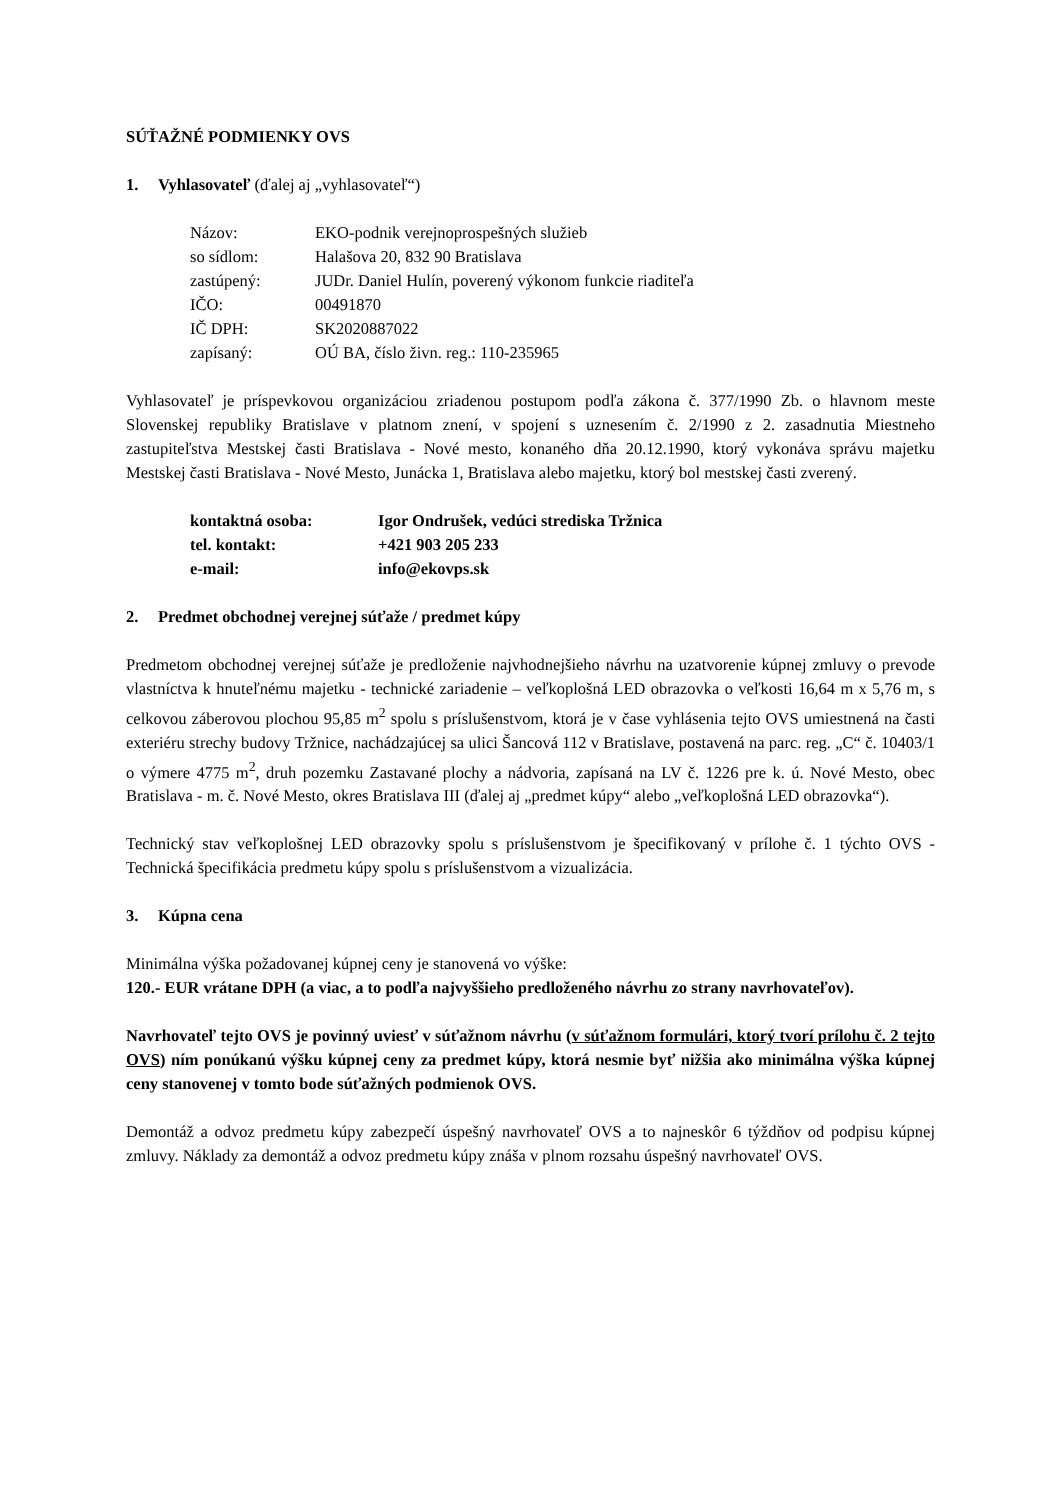SÚŤAŽNÉ PODMIENKY OVS
1. Vyhlasovateľ (ďalej aj „vyhlasovateľ“)
| Názov: | EKO-podnik verejnoprospešných služieb |
| so sídlom: | Halašova 20, 832 90 Bratislava |
| zastúpený: | JUDr. Daniel Hulín, poverený výkonom funkcie riaditeľa |
| IČO: | 00491870 |
| IČ DPH: | SK2020887022 |
| zapísaný: | OÚ BA, číslo živn. reg.: 110-235965 |
Vyhlasovateľ je príspevkovou organizáciou zriadenou postupom podľa zákona č. 377/1990 Zb. o hlavnom meste Slovenskej republiky Bratislave v platnom znení, v spojení s uznesením č. 2/1990 z 2. zasadnutia Miestneho zastupiteľstva Mestskej časti Bratislava - Nové mesto, konaného dňa 20.12.1990, ktorý vykonáva správu majetku Mestskej časti Bratislava - Nové Mesto, Junácka 1, Bratislava alebo majetku, ktorý bol mestskej časti zverený.
| kontaktná osoba: | Igor Ondrušek, vedúci strediska Tržnica |
| tel. kontakt: | +421 903 205 233 |
| e-mail: | info@ekovps.sk |
2. Predmet obchodnej verejnej súťaže / predmet kúpy
Predmetom obchodnej verejnej súťaže je predloženie najvhodnejšieho návrhu na uzatvorenie kúpnej zmluvy o prevode vlastníctva k hnuteľnému majetku - technické zariadenie – veľkoplošná LED obrazovka o veľkosti 16,64 m x 5,76 m, s celkovou záberovou plochou 95,85 m<sup>2</sup> spolu s príslušenstvom, ktorá je v čase vyhlásenia tejto OVS umiestnená na časti exteriéru strechy budovy Tržnice, nachádzajúcej sa ulici Šancová 112 v Bratislave, postavená na parc. reg. „C“ č. 10403/1 o výmere 4775 m<sup>2</sup>, druh pozemku Zastavané plochy a nádvoria, zapísaná na LV č. 1226 pre k. ú. Nové Mesto, obec Bratislava - m. č. Nové Mesto, okres Bratislava III (ďalej aj „predmet kúpy“ alebo „veľkoplošná LED obrazovka“).
Technický stav veľkoplošnej LED obrazovky spolu s príslušenstvom je špecifikovaný v prílohe č. 1 týchto OVS - Technická špecifikácia predmetu kúpy spolu s príslušenstvom a vizualizácia.
3. Kúpna cena
Minimálna výška požadovanej kúpnej ceny je stanovená vo výške:
120.- EUR vrátane DPH (a viac, a to podľa najvyššieho predloženého návrhu zo strany navrhovateľov).
Navrhovateľ tejto OVS je povinný uviesť v súťažnom návrhu (v súťažnom formulári, ktorý tvorí prílohu č. 2 tejto OVS) ním ponúkanú výšku kúpnej ceny za predmet kúpy, ktorá nesmie byť nižšia ako minimálna výška kúpnej ceny stanovenej v tomto bode súťažných podmienok OVS.
Demontáž a odvoz predmetu kúpy zabezpečí úspešný navrhovateľ OVS a to najneskôr 6 týždňov od podpisu kúpnej zmluvy. Náklady za demontáž a odvoz predmetu kúpy znáša v plnom rozsahu úspešný navrhovateľ OVS.